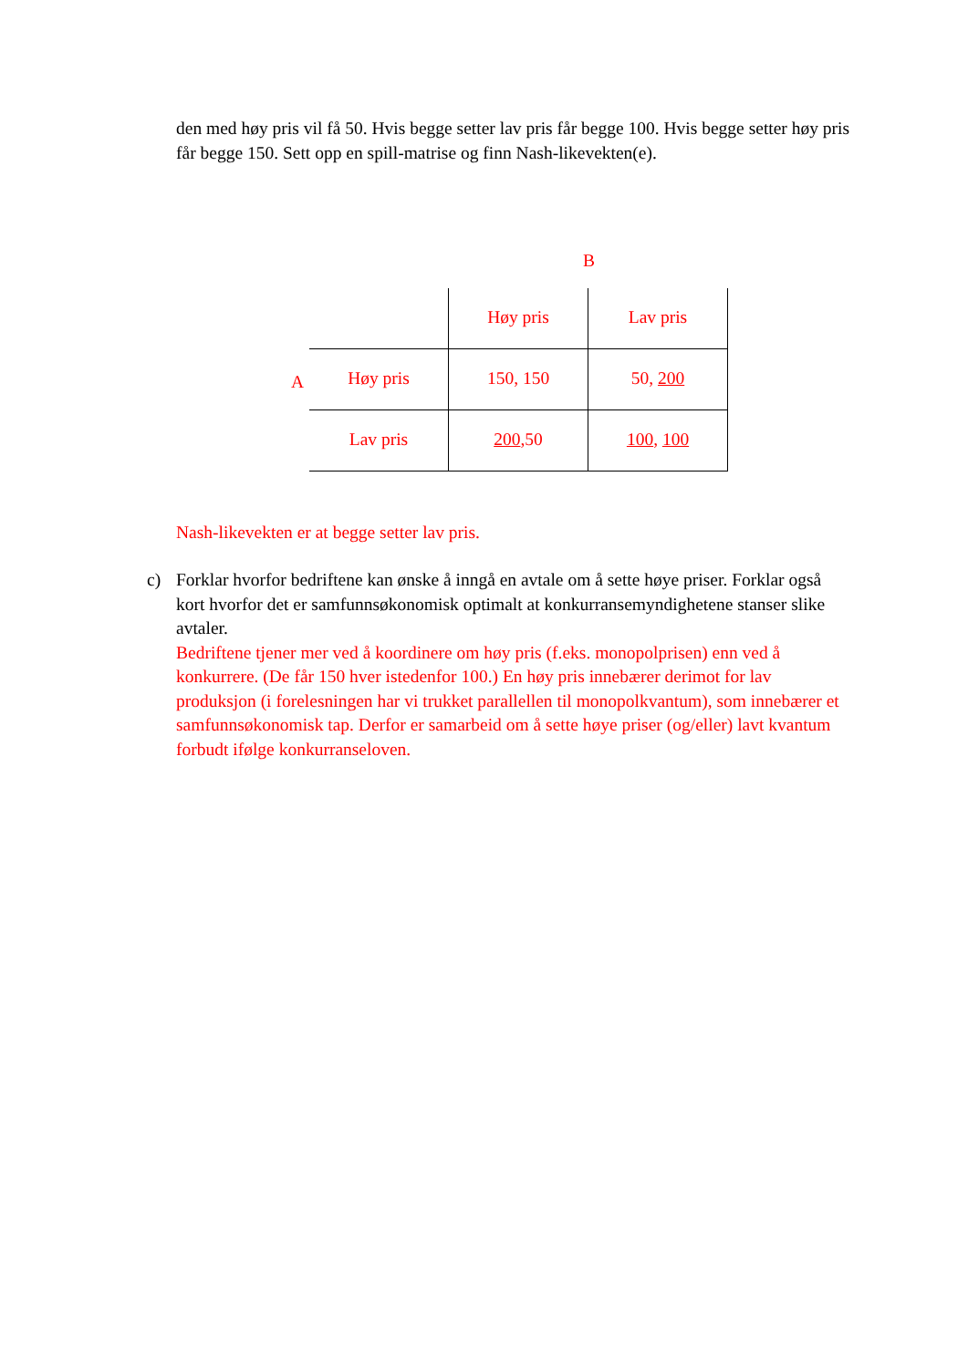den med høy pris vil få 50. Hvis begge setter lav pris får begge 100. Hvis begge setter høy pris får begge 150. Sett opp en spill-matrise og finn Nash-likevekten(e).
B
A
| | Høy pris | Lav pris |
| Høy pris | 150, 150 | 50, 200 |
| Lav pris | 200 ,50 | 100 , 100 |
Nash-likevekten er at begge setter lav pris.
c) Forklar hvorfor bedriftene kan ønske å inngå en avtale om å sette høye priser. Forklar også kort hvorfor det er samfunnsøkonomisk optimalt at konkurransemyndighetene stanser slike avtaler.
Bedriftene tjener mer ved å koordinere om høy pris (f.eks. monopolprisen) enn ved å konkurrere. (De får 150 hver istedenfor 100.) En høy pris innebærer derimot for lav produksjon (i forelesningen har vi trukket parallellen til monopolkvantum), som innebærer et samfunnsøkonomisk tap. Derfor er samarbeid om å sette høye priser (og/eller) lavt kvantum forbudt ifølge konkurranseloven.